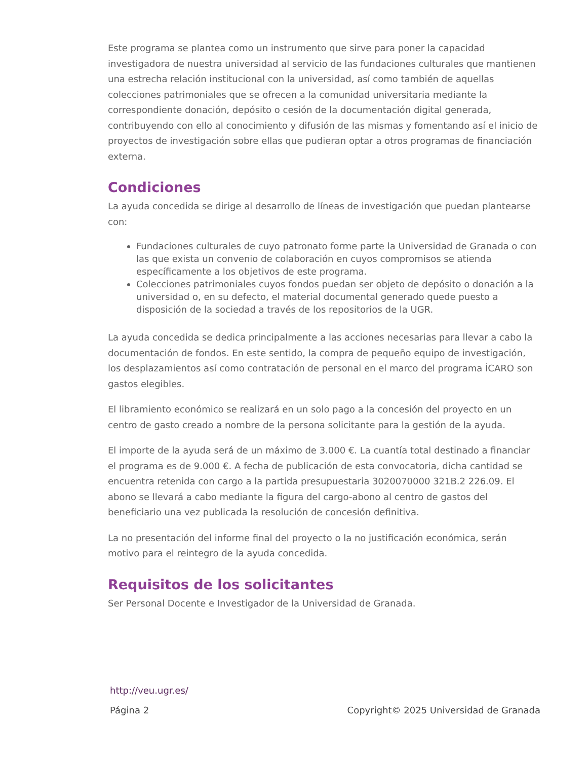Este programa se plantea como un instrumento que sirve para poner la capacidad investigadora de nuestra universidad al servicio de las fundaciones culturales que mantienen una estrecha relación institucional con la universidad, así como también de aquellas colecciones patrimoniales que se ofrecen a la comunidad universitaria mediante la correspondiente donación, depósito o cesión de la documentación digital generada, contribuyendo con ello al conocimiento y difusión de las mismas y fomentando así el inicio de proyectos de investigación sobre ellas que pudieran optar a otros programas de financiación externa.
Condiciones
La ayuda concedida se dirige al desarrollo de líneas de investigación que puedan plantearse con:
Fundaciones culturales de cuyo patronato forme parte la Universidad de Granada o con las que exista un convenio de colaboración en cuyos compromisos se atienda específicamente a los objetivos de este programa.
Colecciones patrimoniales cuyos fondos puedan ser objeto de depósito o donación a la universidad o, en su defecto, el material documental generado quede puesto a disposición de la sociedad a través de los repositorios de la UGR.
La ayuda concedida se dedica principalmente a las acciones necesarias para llevar a cabo la documentación de fondos. En este sentido, la compra de pequeño equipo de investigación, los desplazamientos así como contratación de personal en el marco del programa ÍCARO son gastos elegibles.
El libramiento económico se realizará en un solo pago a la concesión del proyecto en un centro de gasto creado a nombre de la persona solicitante para la gestión de la ayuda.
El importe de la ayuda será de un máximo de 3.000 €. La cuantía total destinado a financiar el programa es de 9.000 €. A fecha de publicación de esta convocatoria, dicha cantidad se encuentra retenida con cargo a la partida presupuestaria 3020070000 321B.2 226.09. El abono se llevará a cabo mediante la figura del cargo-abono al centro de gastos del beneficiario una vez publicada la resolución de concesión definitiva.
La no presentación del informe final del proyecto o la no justificación económica, serán motivo para el reintegro de la ayuda concedida.
Requisitos de los solicitantes
Ser Personal Docente e Investigador de la Universidad de Granada.
http://veu.ugr.es/
Página 2 Copyright© 2025 Universidad de Granada